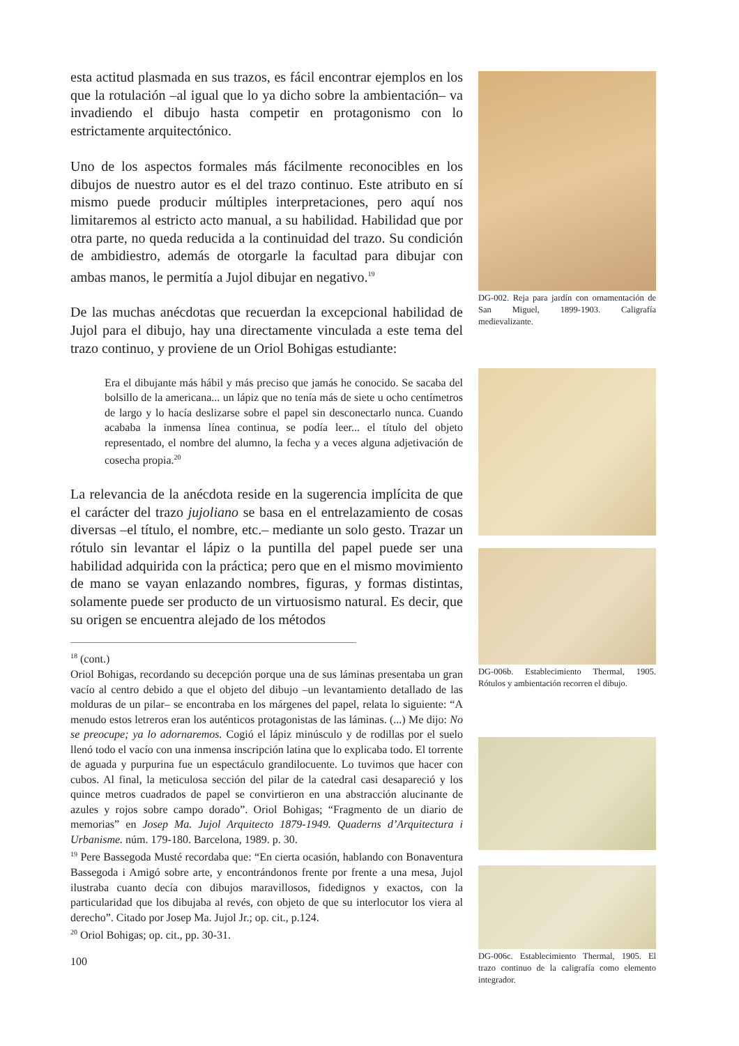esta actitud plasmada en sus trazos, es fácil encontrar ejemplos en los que la rotulación –al igual que lo ya dicho sobre la ambientación– va invadiendo el dibujo hasta competir en protagonismo con lo estrictamente arquitectónico.
Uno de los aspectos formales más fácilmente reconocibles en los dibujos de nuestro autor es el del trazo continuo. Este atributo en sí mismo puede producir múltiples interpretaciones, pero aquí nos limitaremos al estricto acto manual, a su habilidad. Habilidad que por otra parte, no queda reducida a la continuidad del trazo. Su condición de ambidiestro, además de otorgarle la facultad para dibujar con ambas manos, le permitía a Jujol dibujar en negativo.<sup>19</sup>
De las muchas anécdotas que recuerdan la excepcional habilidad de Jujol para el dibujo, hay una directamente vinculada a este tema del trazo continuo, y proviene de un Oriol Bohigas estudiante:
Era el dibujante más hábil y más preciso que jamás he conocido. Se sacaba del bolsillo de la americana... un lápiz que no tenía más de siete u ocho centímetros de largo y lo hacía deslizarse sobre el papel sin desconectarlo nunca. Cuando acababa la inmensa línea continua, se podía leer... el título del objeto representado, el nombre del alumno, la fecha y a veces alguna adjetivación de cosecha propia.<sup>20</sup>
La relevancia de la anécdota reside en la sugerencia implícita de que el carácter del trazo jujoliano se basa en el entrelazamiento de cosas diversas –el título, el nombre, etc.– mediante un solo gesto. Trazar un rótulo sin levantar el lápiz o la puntilla del papel puede ser una habilidad adquirida con la práctica; pero que en el mismo movimiento de mano se vayan enlazando nombres, figuras, y formas distintas, solamente puede ser producto de un virtuosismo natural. Es decir, que su origen se encuentra alejado de los métodos
<sup>18</sup> (cont.)
Oriol Bohigas, recordando su decepción porque una de sus láminas presentaba un gran vacío al centro debido a que el objeto del dibujo –un levantamiento detallado de las molduras de un pilar– se encontraba en los márgenes del papel, relata lo siguiente: “A menudo estos letreros eran los auténticos protagonistas de las láminas. (...) Me dijo: No se preocupe; ya lo adornaremos. Cogió el lápiz minúsculo y de rodillas por el suelo llenó todo el vacío con una inmensa inscripción latina que lo explicaba todo. El torrente de aguada y purpurina fue un espectáculo grandilocuente. Lo tuvimos que hacer con cubos. Al final, la meticulosa sección del pilar de la catedral casi desapareció y los quince metros cuadrados de papel se convirtieron en una abstracción alucinante de azules y rojos sobre campo dorado”. Oriol Bohigas; “Fragmento de un diario de memorias” en Josep Ma. Jujol Arquitecto 1879-1949. Quaderns d’Arquitectura i Urbanisme. núm. 179-180. Barcelona, 1989. p. 30.
<sup>19</sup> Pere Bassegoda Musté recordaba que: “En cierta ocasión, hablando con Bonaventura Bassegoda i Amigó sobre arte, y encontrándonos frente por frente a una mesa, Jujol ilustraba cuanto decía con dibujos maravillosos, fidedignos y exactos, con la particularidad que los dibujaba al revés, con objeto de que su interlocutor los viera al derecho”. Citado por Josep Ma. Jujol Jr.; op. cit., p.124.
<sup>20</sup> Oriol Bohigas; op. cit., pp. 30-31.
100
DG-002. Reja para jardín con ornamentación de San Miguel, 1899-1903. Caligrafía medievalizante.
DG-006b. Establecimiento Thermal, 1905. Rótulos y ambientación recorren el dibujo.
DG-006c. Establecimiento Thermal, 1905. El trazo continuo de la caligrafía como elemento integrador.